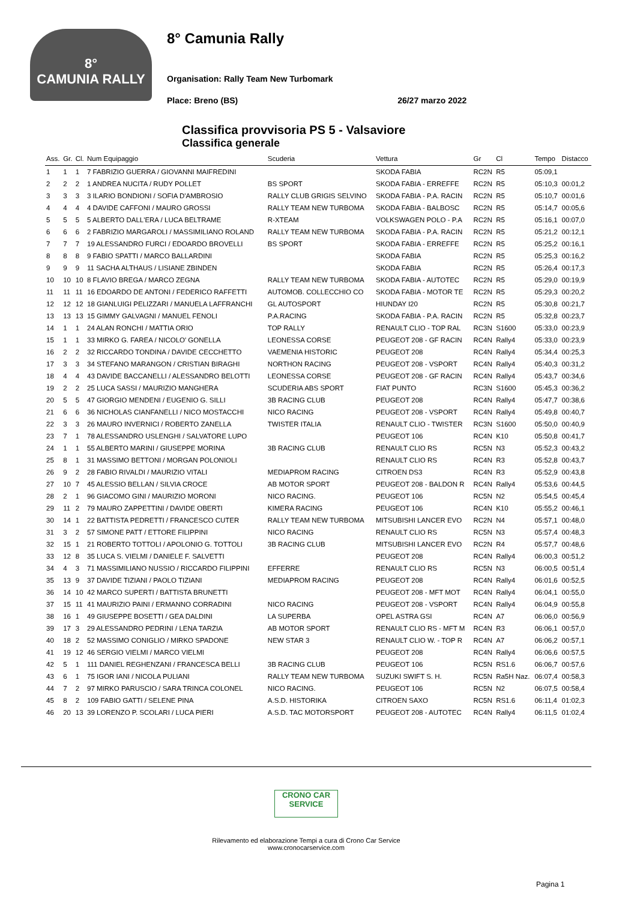8°
CAMUNIA RALLY
8° Camunia Rally
Organisation: Rally Team New Turbomark
Place: Breno (BS) 26/27 marzo 2022
Classifica provvisoria PS 5 - Valsaviore
Classifica generale
| Ass. | Gr. | Cl. | Num Equipaggio | Scuderia | Vettura | Gr | Cl | Tempo | Distacco |
| --- | --- | --- | --- | --- | --- | --- | --- | --- | --- |
| 1 | 1 | 1 | 7 FABRIZIO GUERRA / GIOVANNI MAIFREDINI | | SKODA FABIA | RC2N | R5 | 05:09,1 | |
| 2 | 2 | 2 | 1 ANDREA NUCITA / RUDY POLLET | BS SPORT | SKODA FABIA - ERREFFE | RC2N | R5 | 05:10,3 | 00:01,2 |
| 3 | 3 | 3 | 3 ILARIO BONDIONI / SOFIA D'AMBROSIO | RALLY CLUB GRIGIS SELVINO | SKODA FABIA - P.A. RACIN | RC2N | R5 | 05:10,7 | 00:01,6 |
| 4 | 4 | 4 | 4 DAVIDE CAFFONI / MAURO GROSSI | RALLY TEAM NEW TURBOMA | SKODA FABIA - BALBOSC | RC2N | R5 | 05:14,7 | 00:05,6 |
| 5 | 5 | 5 | 5 ALBERTO DALL'ERA / LUCA BELTRAME | R-XTEAM | VOLKSWAGEN POLO - P.A | RC2N | R5 | 05:16,1 | 00:07,0 |
| 6 | 6 | 6 | 2 FABRIZIO MARGAROLI / MASSIMILIANO ROLAND | RALLY TEAM NEW TURBOMA | SKODA FABIA - P.A. RACIN | RC2N | R5 | 05:21,2 | 00:12,1 |
| 7 | 7 | 7 | 19 ALESSANDRO FURCI / EDOARDO BROVELLI | BS SPORT | SKODA FABIA - ERREFFE | RC2N | R5 | 05:25,2 | 00:16,1 |
| 8 | 8 | 8 | 9 FABIO SPATTI / MARCO BALLARDINI | | SKODA FABIA | RC2N | R5 | 05:25,3 | 00:16,2 |
| 9 | 9 | 9 | 11 SACHA ALTHAUS / LISIANE ZBINDEN | | SKODA FABIA | RC2N | R5 | 05:26,4 | 00:17,3 |
| 10 | 10 | 10 | 8 FLAVIO BREGA / MARCO ZEGNA | RALLY TEAM NEW TURBOMA | SKODA FABIA - AUTOTEC | RC2N | R5 | 05:29,0 | 00:19,9 |
| 11 | 11 | 11 | 16 EDOARDO DE ANTONI / FEDERICO RAFFETTI | AUTOMOB. COLLECCHIO CO | SKODA FABIA - MOTOR TE | RC2N | R5 | 05:29,3 | 00:20,2 |
| 12 | 12 | 12 | 18 GIANLUIGI PELIZZARI / MANUELA LAFFRANCHI | GL AUTOSPORT | HIUNDAY I20 | RC2N | R5 | 05:30,8 | 00:21,7 |
| 13 | 13 | 13 | 15 GIMMY GALVAGNI / MANUEL FENOLI | P.A.RACING | SKODA FABIA - P.A. RACIN | RC2N | R5 | 05:32,8 | 00:23,7 |
| 14 | 1 | 1 | 24 ALAN RONCHI / MATTIA ORIO | TOP RALLY | RENAULT CLIO - TOP RAL | RC3N | S1600 | 05:33,0 | 00:23,9 |
| 15 | 1 | 1 | 33 MIRKO G. FAREA / NICOLO' GONELLA | LEONESSA CORSE | PEUGEOT 208 - GF RACIN | RC4N | Rally4 | 05:33,0 | 00:23,9 |
| 16 | 2 | 2 | 32 RICCARDO TONDINA / DAVIDE CECCHETTO | VAEMENIA HISTORIC | PEUGEOT 208 | RC4N | Rally4 | 05:34,4 | 00:25,3 |
| 17 | 3 | 3 | 34 STEFANO MARANGON / CRISTIAN BIRAGHI | NORTHON RACING | PEUGEOT 208 - VSPORT | RC4N | Rally4 | 05:40,3 | 00:31,2 |
| 18 | 4 | 4 | 43 DAVIDE BACCANELLI / ALESSANDRO BELOTTI | LEONESSA CORSE | PEUGEOT 208 - GF RACIN | RC4N | Rally4 | 05:43,7 | 00:34,6 |
| 19 | 2 | 2 | 25 LUCA SASSI / MAURIZIO MANGHERA | SCUDERIA ABS SPORT | FIAT PUNTO | RC3N | S1600 | 05:45,3 | 00:36,2 |
| 20 | 5 | 5 | 47 GIORGIO MENDENI / EUGENIO G. SILLI | 3B RACING CLUB | PEUGEOT 208 | RC4N | Rally4 | 05:47,7 | 00:38,6 |
| 21 | 6 | 6 | 36 NICHOLAS CIANFANELLI / NICO MOSTACCHI | NICO RACING | PEUGEOT 208 - VSPORT | RC4N | Rally4 | 05:49,8 | 00:40,7 |
| 22 | 3 | 3 | 26 MAURO INVERNICI / ROBERTO ZANELLA | TWISTER ITALIA | RENAULT CLIO - TWISTER | RC3N | S1600 | 05:50,0 | 00:40,9 |
| 23 | 7 | 1 | 78 ALESSANDRO USLENGHI / SALVATORE LUPO | | PEUGEOT 106 | RC4N | K10 | 05:50,8 | 00:41,7 |
| 24 | 1 | 1 | 55 ALBERTO MARINI / GIUSEPPE MORINA | 3B RACING CLUB | RENAULT CLIO RS | RC5N | N3 | 05:52,3 | 00:43,2 |
| 25 | 8 | 1 | 31 MASSIMO BETTONI / MORGAN POLONIOLI | | RENAULT CLIO RS | RC4N | R3 | 05:52,8 | 00:43,7 |
| 26 | 9 | 2 | 28 FABIO RIVALDI / MAURIZIO VITALI | MEDIAPROM RACING | CITROEN DS3 | RC4N | R3 | 05:52,9 | 00:43,8 |
| 27 | 10 | 7 | 45 ALESSIO BELLAN / SILVIA CROCE | AB MOTOR SPORT | PEUGEOT 208 - BALDON R | RC4N | Rally4 | 05:53,6 | 00:44,5 |
| 28 | 2 | 1 | 96 GIACOMO GINI / MAURIZIO MORONI | NICO RACING. | PEUGEOT 106 | RC5N | N2 | 05:54,5 | 00:45,4 |
| 29 | 11 | 2 | 79 MAURO ZAPPETTINI / DAVIDE OBERTI | KIMERA RACING | PEUGEOT 106 | RC4N | K10 | 05:55,2 | 00:46,1 |
| 30 | 14 | 1 | 22 BATTISTA PEDRETTI / FRANCESCO CUTER | RALLY TEAM NEW TURBOMA | MITSUBISHI LANCER EVO | RC2N | N4 | 05:57,1 | 00:48,0 |
| 31 | 3 | 2 | 57 SIMONE PATT / ETTORE FILIPPINI | NICO RACING | RENAULT CLIO RS | RC5N | N3 | 05:57,4 | 00:48,3 |
| 32 | 15 | 1 | 21 ROBERTO TOTTOLI / APOLONIO G. TOTTOLI | 3B RACING CLUB | MITSUBISHI LANCER EVO | RC2N | R4 | 05:57,7 | 00:48,6 |
| 33 | 12 | 8 | 35 LUCA S. VIELMI / DANIELE F. SALVETTI | | PEUGEOT 208 | RC4N | Rally4 | 06:00,3 | 00:51,2 |
| 34 | 4 | 3 | 71 MASSIMILIANO NUSSIO / RICCARDO FILIPPINI | EFFERRE | RENAULT CLIO RS | RC5N | N3 | 06:00,5 | 00:51,4 |
| 35 | 13 | 9 | 37 DAVIDE TIZIANI / PAOLO TIZIANI | MEDIAPROM RACING | PEUGEOT 208 | RC4N | Rally4 | 06:01,6 | 00:52,5 |
| 36 | 14 | 10 | 42 MARCO SUPERTI / BATTISTA BRUNETTI | | PEUGEOT 208 - MFT MOT | RC4N | Rally4 | 06:04,1 | 00:55,0 |
| 37 | 15 | 11 | 41 MAURIZIO PAINI / ERMANNO CORRADINI | NICO RACING | PEUGEOT 208 - VSPORT | RC4N | Rally4 | 06:04,9 | 00:55,8 |
| 38 | 16 | 1 | 49 GIUSEPPE BOSETTI / GEA DALDINI | LA SUPERBA | OPEL ASTRA GSI | RC4N | A7 | 06:06,0 | 00:56,9 |
| 39 | 17 | 3 | 29 ALESSANDRO PEDRINI / LENA TARZIA | AB MOTOR SPORT | RENAULT CLIO RS - MFT M | RC4N | R3 | 06:06,1 | 00:57,0 |
| 40 | 18 | 2 | 52 MASSIMO CONIGLIO / MIRKO SPADONE | NEW STAR 3 | RENAULT CLIO W. - TOP R | RC4N | A7 | 06:06,2 | 00:57,1 |
| 41 | 19 | 12 | 46 SERGIO VIELMI / MARCO VIELMI | | PEUGEOT 208 | RC4N | Rally4 | 06:06,6 | 00:57,5 |
| 42 | 5 | 1 | 111 DANIEL REGHENZANI / FRANCESCA BELLI | 3B RACING CLUB | PEUGEOT 106 | RC5N | RS1.6 | 06:06,7 | 00:57,6 |
| 43 | 6 | 1 | 75 IGOR IANI / NICOLA PULIANI | RALLY TEAM NEW TURBOMA | SUZUKI SWIFT S. H. | RC5N | Ra5H Naz. | 06:07,4 | 00:58,3 |
| 44 | 7 | 2 | 97 MIRKO PARUSCIO / SARA TRINCA COLONEL | NICO RACING. | PEUGEOT 106 | RC5N | N2 | 06:07,5 | 00:58,4 |
| 45 | 8 | 2 | 109 FABIO GATTI / SELENE PINA | A.S.D. HISTORIKA | CITROEN SAXO | RC5N | RS1.6 | 06:11,4 | 01:02,3 |
| 46 | 20 | 13 | 39 LORENZO P. SCOLARI / LUCA PIERI | A.S.D. TAC MOTORSPORT | PEUGEOT 208 - AUTOTEC | RC4N | Rally4 | 06:11,5 | 01:02,4 |
CRONO CAR SERVICE
Rilevamento ed elaborazione Tempi a cura di Crono Car Service
www.cronocarservice.com
Pagina 1